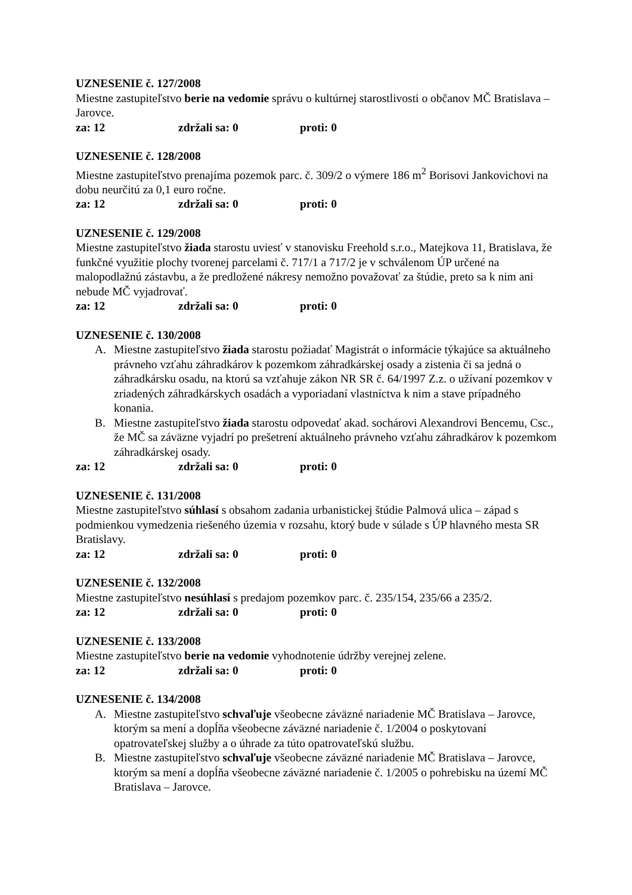UZNESENIE č. 127/2008
Miestne zastupiteľstvo berie na vedomie správu o kultúrnej starostlivosti o občanov MČ Bratislava – Jarovce.
za: 12 zdržali sa: 0 proti: 0
UZNESENIE č. 128/2008
Miestne zastupiteľstvo prenajíma pozemok parc. č. 309/2 o výmere 186 m<sup>2</sup> Borisovi Jankovichovi na dobu neurčitú za 0,1 euro ročne.
za: 12 zdržali sa: 0 proti: 0
UZNESENIE č. 129/2008
Miestne zastupiteľstvo žiada starostu uviesť v stanovisku Freehold s.r.o., Matejkova 11, Bratislava, že funkčné využitie plochy tvorenej parcelami č. 717/1 a 717/2 je v schválenom ÚP určené na malopodlažnú zástavbu, a že predložené nákresy nemožno považovať za štúdie, preto sa k nim ani nebude MČ vyjadrovať.
za: 12 zdržali sa: 0 proti: 0
UZNESENIE č. 130/2008
A. Miestne zastupiteľstvo žiada starostu požiadať Magistrát o informácie týkajúce sa aktuálneho právneho vzťahu záhradkárov k pozemkom záhradkárskej osady a zistenia či sa jedná o záhradkársku osadu, na ktorú sa vzťahuje zákon NR SR č. 64/1997 Z.z. o užívaní pozemkov v zriadených záhradkárskych osadách a vyporiadaní vlastníctva k nim a stave prípadného konania.
B. Miestne zastupiteľstvo žiada starostu odpovedať akad. sochárovi Alexandrovi Bencemu, Csc., že MČ sa záväzne vyjadrí po prešetrení aktuálneho právneho vzťahu záhradkárov k pozemkom záhradkárskej osady.
za: 12 zdržali sa: 0 proti: 0
UZNESENIE č. 131/2008
Miestne zastupiteľstvo súhlasí s obsahom zadania urbanistickej štúdie Palmová ulica – západ s podmienkou vymedzenia riešeného územia v rozsahu, ktorý bude v súlade s ÚP hlavného mesta SR Bratislavy.
za: 12 zdržali sa: 0 proti: 0
UZNESENIE č. 132/2008
Miestne zastupiteľstvo nesúhlasí s predajom pozemkov parc. č. 235/154, 235/66 a 235/2.
za: 12 zdržali sa: 0 proti: 0
UZNESENIE č. 133/2008
Miestne zastupiteľstvo berie na vedomie vyhodnotenie údržby verejnej zelene.
za: 12 zdržali sa: 0 proti: 0
UZNESENIE č. 134/2008
A. Miestne zastupiteľstvo schvaľuje všeobecne záväzné nariadenie MČ Bratislava – Jarovce, ktorým sa mení a dopĺňa všeobecne záväzné nariadenie č. 1/2004 o poskytovaní opatrovateľskej služby a o úhrade za túto opatrovateľskú službu.
B. Miestne zastupiteľstvo schvaľuje všeobecne záväzné nariadenie MČ Bratislava – Jarovce, ktorým sa mení a dopĺňa všeobecne záväzné nariadenie č. 1/2005 o pohrebisku na území MČ Bratislava – Jarovce.